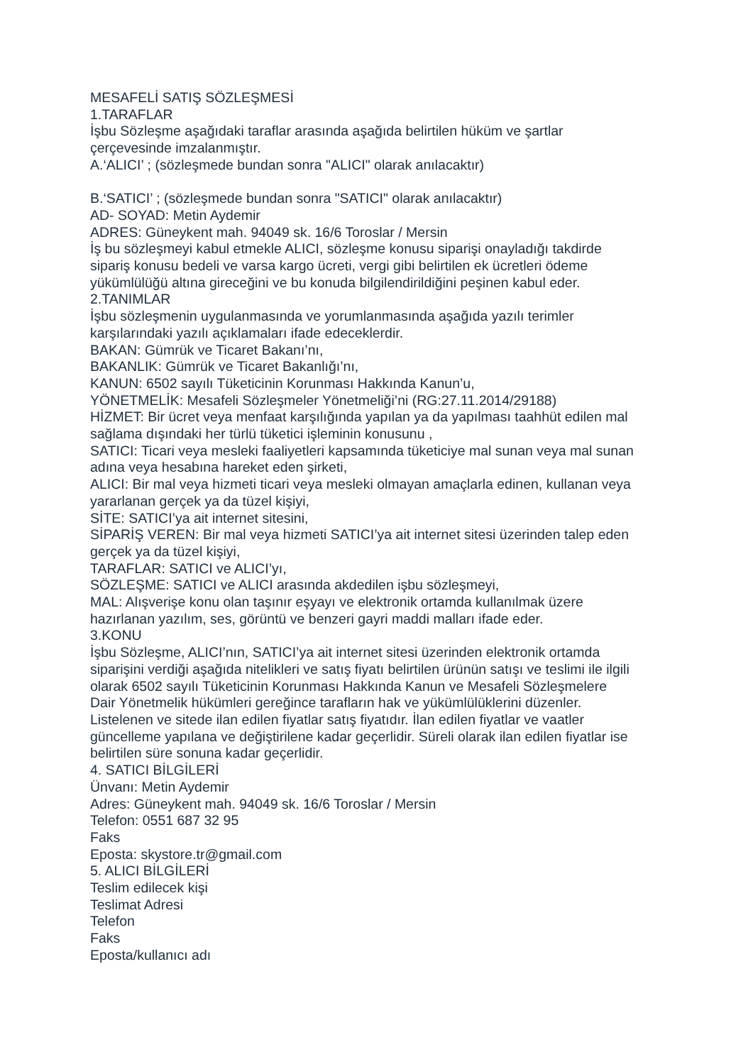MESAFELİ SATIŞ SÖZLEŞMESİ
1.TARAFLAR
İşbu Sözleşme aşağıdaki taraflar arasında aşağıda belirtilen hüküm ve şartlar
çerçevesinde imzalanmıştır.
A.‘ALICI’ ; (sözleşmede bundan sonra "ALICI" olarak anılacaktır)
B.‘SATICI’ ; (sözleşmede bundan sonra "SATICI" olarak anılacaktır)
AD- SOYAD: Metin Aydemir
ADRES: Güneykent mah. 94049 sk. 16/6 Toroslar / Mersin
İş bu sözleşmeyi kabul etmekle ALICI, sözleşme konusu siparişi onayladığı takdirde
sipariş konusu bedeli ve varsa kargo ücreti, vergi gibi belirtilen ek ücretleri ödeme
yükümlülüğü altına gireceğini ve bu konuda bilgilendirildiğini peşinen kabul eder.
2.TANIMLAR
İşbu sözleşmenin uygulanmasında ve yorumlanmasında aşağıda yazılı terimler
karşılarındaki yazılı açıklamaları ifade edeceklerdir.
BAKAN: Gümrük ve Ticaret Bakanı’nı,
BAKANLIK: Gümrük ve Ticaret Bakanlığı’nı,
KANUN: 6502 sayılı Tüketicinin Korunması Hakkında Kanun’u,
YÖNETMELİK: Mesafeli Sözleşmeler Yönetmeliği’ni (RG:27.11.2014/29188)
HİZMET: Bir ücret veya menfaat karşılığında yapılan ya da yapılması taahhüt edilen mal
sağlama dışındaki her türlü tüketici işleminin konusunu ,
SATICI: Ticari veya mesleki faaliyetleri kapsamında tüketiciye mal sunan veya mal sunan
adına veya hesabına hareket eden şirketi,
ALICI: Bir mal veya hizmeti ticari veya mesleki olmayan amaçlarla edinen, kullanan veya
yararlanan gerçek ya da tüzel kişiyi,
SİTE: SATICI’ya ait internet sitesini,
SİPARİŞ VEREN: Bir mal veya hizmeti SATICI’ya ait internet sitesi üzerinden talep eden
gerçek ya da tüzel kişiyi,
TARAFLAR: SATICI ve ALICI’yı,
SÖZLEŞME: SATICI ve ALICI arasında akdedilen işbu sözleşmeyi,
MAL: Alışverişe konu olan taşınır eşyayı ve elektronik ortamda kullanılmak üzere
hazırlanan yazılım, ses, görüntü ve benzeri gayri maddi malları ifade eder.
3.KONU
İşbu Sözleşme, ALICI’nın, SATICI’ya ait internet sitesi üzerinden elektronik ortamda
siparişini verdiği aşağıda nitelikleri ve satış fiyatı belirtilen ürünün satışı ve teslimi ile ilgili
olarak 6502 sayılı Tüketicinin Korunması Hakkında Kanun ve Mesafeli Sözleşmelere
Dair Yönetmelik hükümleri gereğince tarafların hak ve yükümlülüklerini düzenler.
Listelenen ve sitede ilan edilen fiyatlar satış fiyatıdır. İlan edilen fiyatlar ve vaatler
güncelleme yapılana ve değiştirilene kadar geçerlidir. Süreli olarak ilan edilen fiyatlar ise
belirtilen süre sonuna kadar geçerlidir.
4. SATICI BİLGİLERİ
Ünvanı: Metin Aydemir
Adres: Güneykent mah. 94049 sk. 16/6 Toroslar / Mersin
Telefon: 0551 687 32 95
Faks
Eposta: skystore.tr@gmail.com
5. ALICI BİLGİLERİ
Teslim edilecek kişi
Teslimat Adresi
Telefon
Faks
Eposta/kullanıcı adı